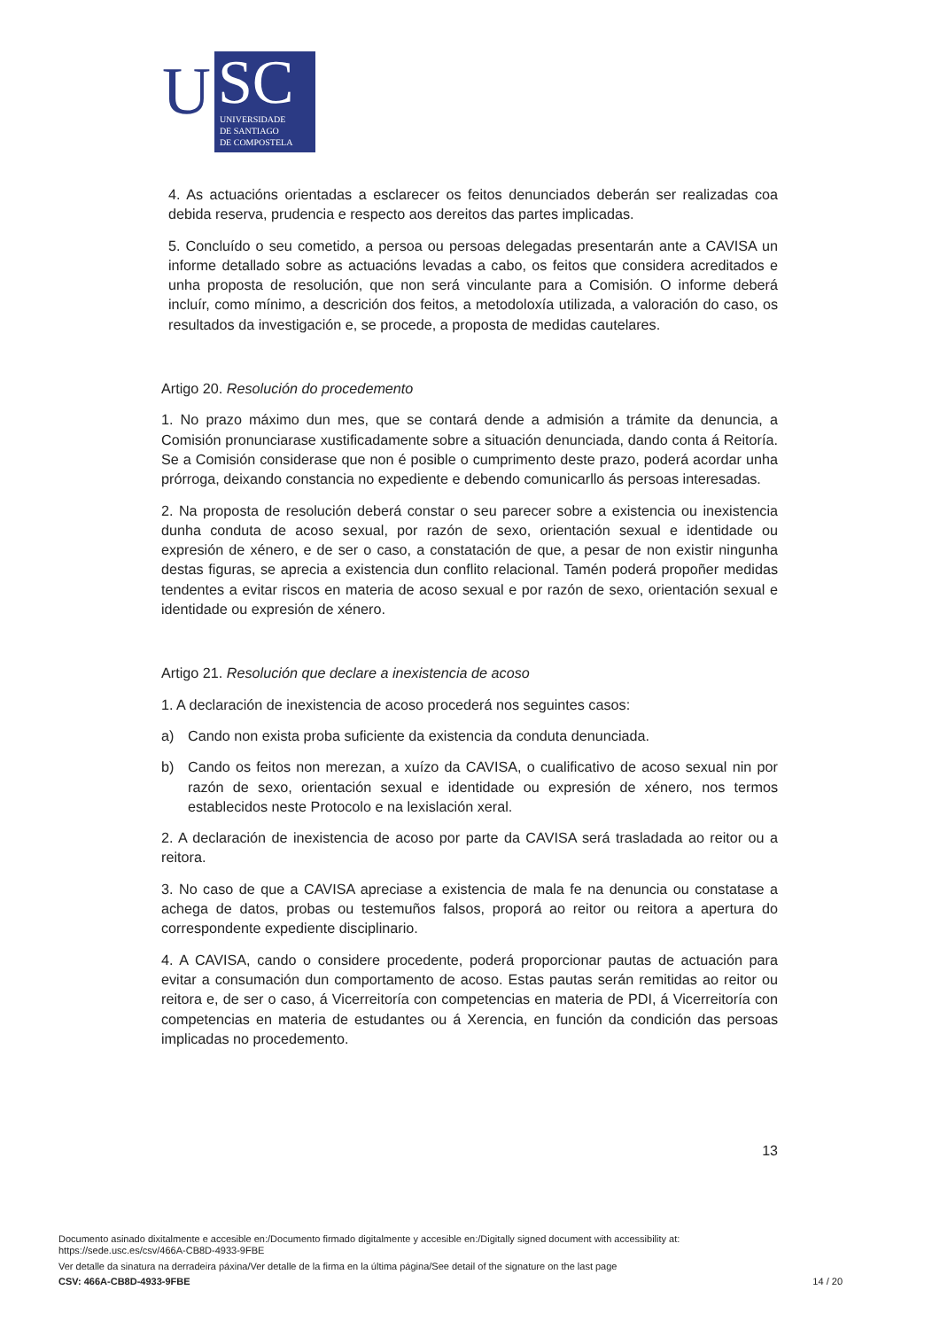U
SC
UNIVERSIDADE
DE SANTIAGO
DE COMPOSTELA
4. As actuacións orientadas a esclarecer os feitos denunciados deberán ser realizadas coa debida reserva, prudencia e respecto aos dereitos das partes implicadas.
5. Concluído o seu cometido, a persoa ou persoas delegadas presentarán ante a CAVISA un informe detallado sobre as actuacións levadas a cabo, os feitos que considera acreditados e unha proposta de resolución, que non será vinculante para a Comisión. O informe deberá incluír, como mínimo, a descrición dos feitos, a metodoloxía utilizada, a valoración do caso, os resultados da investigación e, se procede, a proposta de medidas cautelares.
Artigo 20. Resolución do procedemento
1. No prazo máximo dun mes, que se contará dende a admisión a trámite da denuncia, a Comisión pronunciarase xustificadamente sobre a situación denunciada, dando conta á Reitoría. Se a Comisión considerase que non é posible o cumprimento deste prazo, poderá acordar unha prórroga, deixando constancia no expediente e debendo comunicarllo ás persoas interesadas.
2. Na proposta de resolución deberá constar o seu parecer sobre a existencia ou inexistencia dunha conduta de acoso sexual, por razón de sexo, orientación sexual e identidade ou expresión de xénero, e de ser o caso, a constatación de que, a pesar de non existir ningunha destas figuras, se aprecia a existencia dun conflito relacional. Tamén poderá propoñer medidas tendentes a evitar riscos en materia de acoso sexual e por razón de sexo, orientación sexual e identidade ou expresión de xénero.
Artigo 21. Resolución que declare a inexistencia de acoso
1. A declaración de inexistencia de acoso procederá nos seguintes casos:
a) Cando non exista proba suficiente da existencia da conduta denunciada.
b) Cando os feitos non merezan, a xuízo da CAVISA, o cualificativo de acoso sexual nin por razón de sexo, orientación sexual e identidade ou expresión de xénero, nos termos establecidos neste Protocolo e na lexislación xeral.
2. A declaración de inexistencia de acoso por parte da CAVISA será trasladada ao reitor ou a reitora.
3. No caso de que a CAVISA apreciase a existencia de mala fe na denuncia ou constatase a achega de datos, probas ou testemuños falsos, proporá ao reitor ou reitora a apertura do correspondente expediente disciplinario.
4. A CAVISA, cando o considere procedente, poderá proporcionar pautas de actuación para evitar a consumación dun comportamento de acoso. Estas pautas serán remitidas ao reitor ou reitora e, de ser o caso, á Vicerreitoría con competencias en materia de PDI, á Vicerreitoría con competencias en materia de estudantes ou á Xerencia, en función da condición das persoas implicadas no procedemento.
13
Documento asinado dixitalmente e accesible en:/Documento firmado digitalmente y accesible en:/Digitally signed document with accessibility at:
https://sede.usc.es/csv/466A-CB8D-4933-9FBE
Ver detalle da sinatura na derradeira páxina/Ver detalle de la firma en la última página/See detail of the signature on the last page
CSV: 466A-CB8D-4933-9FBE 14 / 20